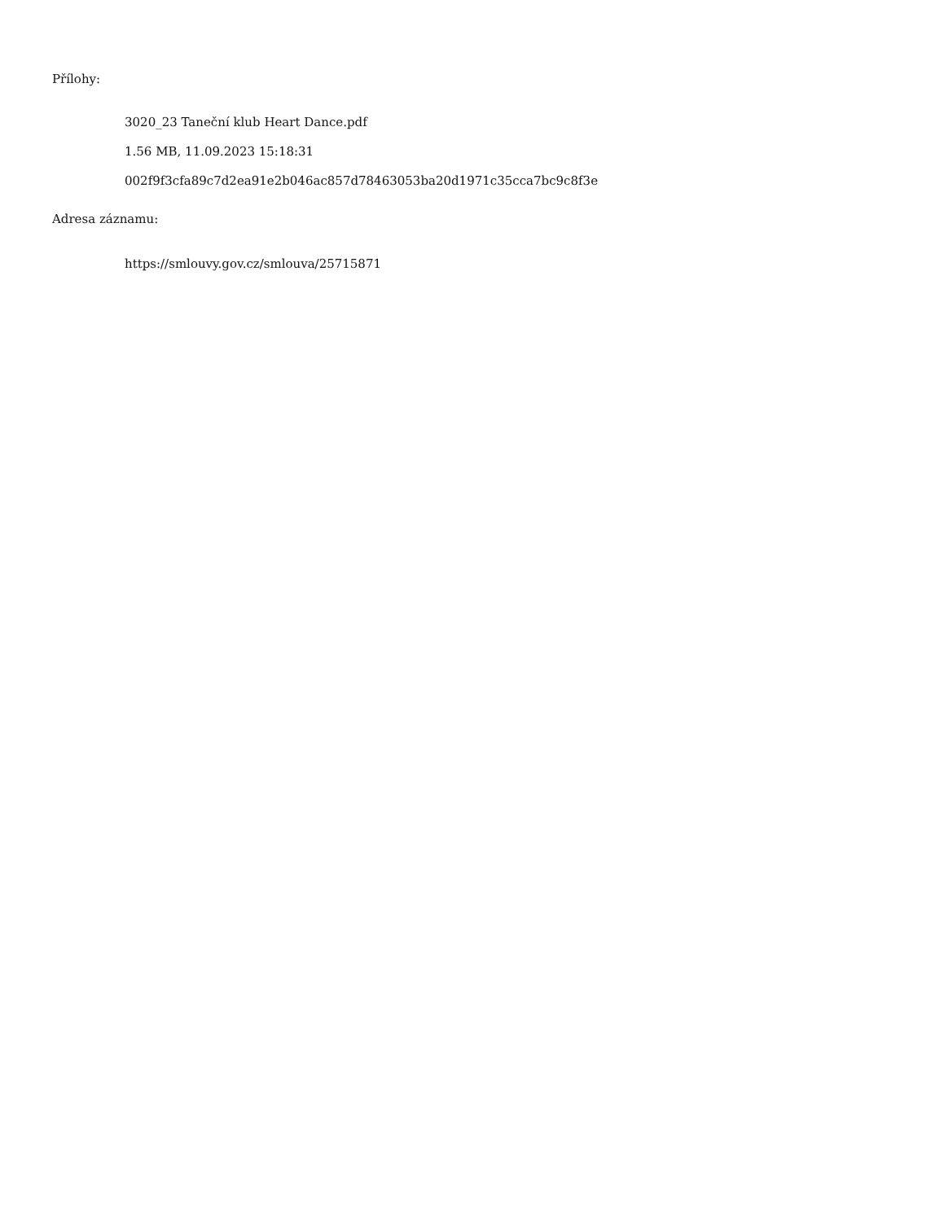Přílohy:
3020_23 Taneční klub Heart Dance.pdf
1.56 MB, 11.09.2023 15:18:31
002f9f3cfa89c7d2ea91e2b046ac857d78463053ba20d1971c35cca7bc9c8f3e
Adresa záznamu:
https://smlouvy.gov.cz/smlouva/25715871